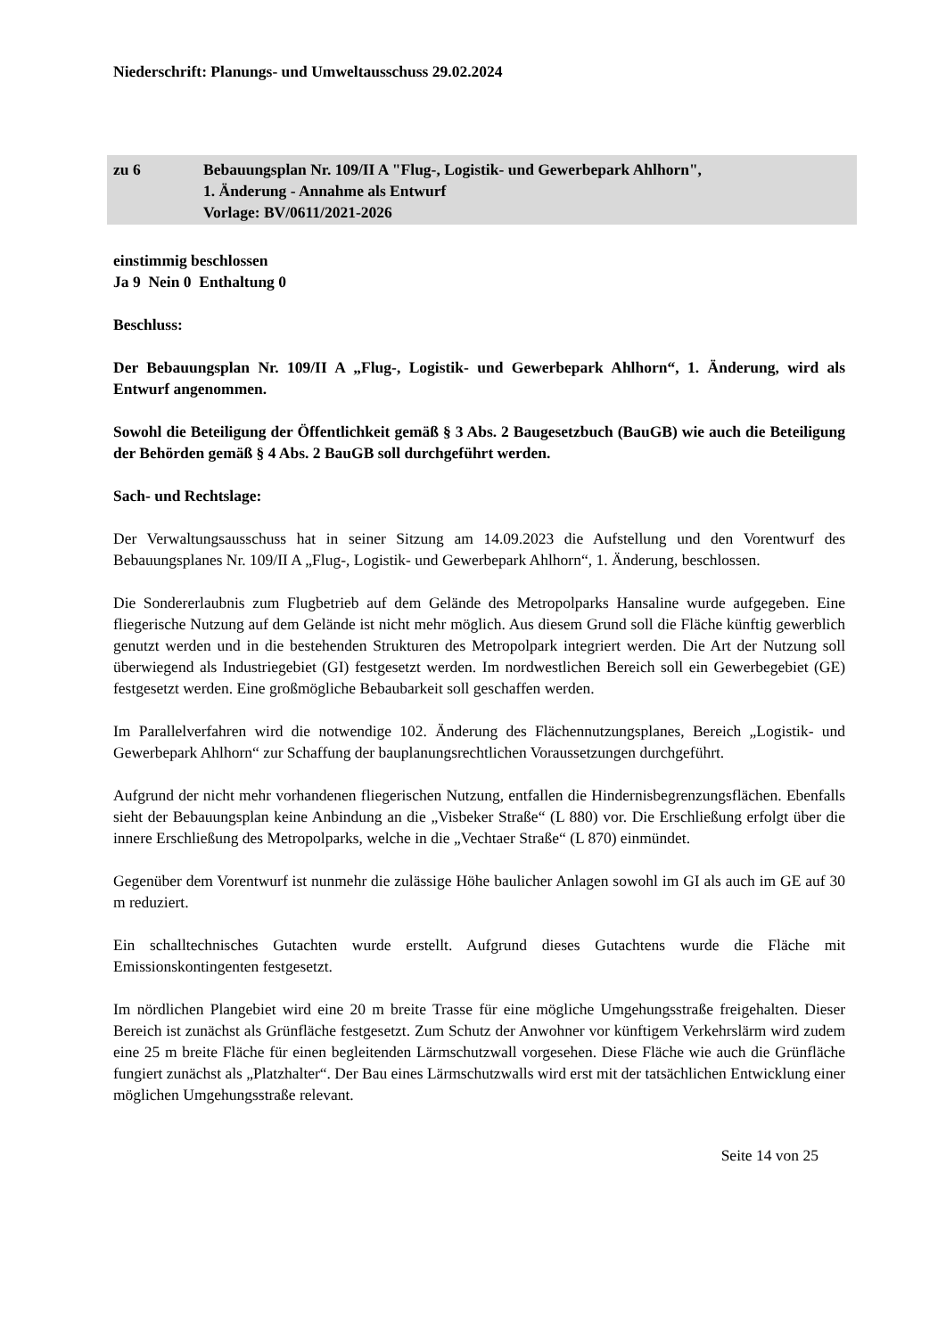Niederschrift: Planungs- und Umweltausschuss 29.02.2024
zu 6 Bebauungsplan Nr. 109/II A "Flug-, Logistik- und Gewerbepark Ahlhorn",
1. Änderung - Annahme als Entwurf
Vorlage: BV/0611/2021-2026
einstimmig beschlossen
Ja 9 Nein 0 Enthaltung 0
Beschluss:
Der Bebauungsplan Nr. 109/II A „Flug-, Logistik- und Gewerbepark Ahlhorn“, 1. Änderung, wird als Entwurf angenommen.
Sowohl die Beteiligung der Öffentlichkeit gemäß § 3 Abs. 2 Baugesetzbuch (BauGB) wie auch die Beteiligung der Behörden gemäß § 4 Abs. 2 BauGB soll durchgeführt werden.
Sach- und Rechtslage:
Der Verwaltungsausschuss hat in seiner Sitzung am 14.09.2023 die Aufstellung und den Vorentwurf des Bebauungsplanes Nr. 109/II A „Flug-, Logistik- und Gewerbepark Ahlhorn“, 1. Änderung, beschlossen.
Die Sondererlaubnis zum Flugbetrieb auf dem Gelände des Metropolparks Hansaline wurde aufgegeben. Eine fliegerische Nutzung auf dem Gelände ist nicht mehr möglich. Aus diesem Grund soll die Fläche künftig gewerblich genutzt werden und in die bestehenden Strukturen des Metropolpark integriert werden. Die Art der Nutzung soll überwiegend als Industriegebiet (GI) festgesetzt werden. Im nordwestlichen Bereich soll ein Gewerbegebiet (GE) festgesetzt werden. Eine großmögliche Bebaubarkeit soll geschaffen werden.
Im Parallelverfahren wird die notwendige 102. Änderung des Flächennutzungsplanes, Bereich „Logistik- und Gewerbepark Ahlhorn“ zur Schaffung der bauplanungsrechtlichen Voraussetzungen durchgeführt.
Aufgrund der nicht mehr vorhandenen fliegerischen Nutzung, entfallen die Hindernisbegrenzungsflächen. Ebenfalls sieht der Bebauungsplan keine Anbindung an die „Visbeker Straße“ (L 880) vor. Die Erschließung erfolgt über die innere Erschließung des Metropolparks, welche in die „Vechtaer Straße“ (L 870) einmündet.
Gegenüber dem Vorentwurf ist nunmehr die zulässige Höhe baulicher Anlagen sowohl im GI als auch im GE auf 30 m reduziert.
Ein schalltechnisches Gutachten wurde erstellt. Aufgrund dieses Gutachtens wurde die Fläche mit Emissionskontingenten festgesetzt.
Im nördlichen Plangebiet wird eine 20 m breite Trasse für eine mögliche Umgehungsstraße freigehalten. Dieser Bereich ist zunächst als Grünfläche festgesetzt. Zum Schutz der Anwohner vor künftigem Verkehrslärm wird zudem eine 25 m breite Fläche für einen begleitenden Lärmschutzwall vorgesehen. Diese Fläche wie auch die Grünfläche fungiert zunächst als „Platzhalter“. Der Bau eines Lärmschutzwalls wird erst mit der tatsächlichen Entwicklung einer möglichen Umgehungsstraße relevant.
Seite 14 von 25